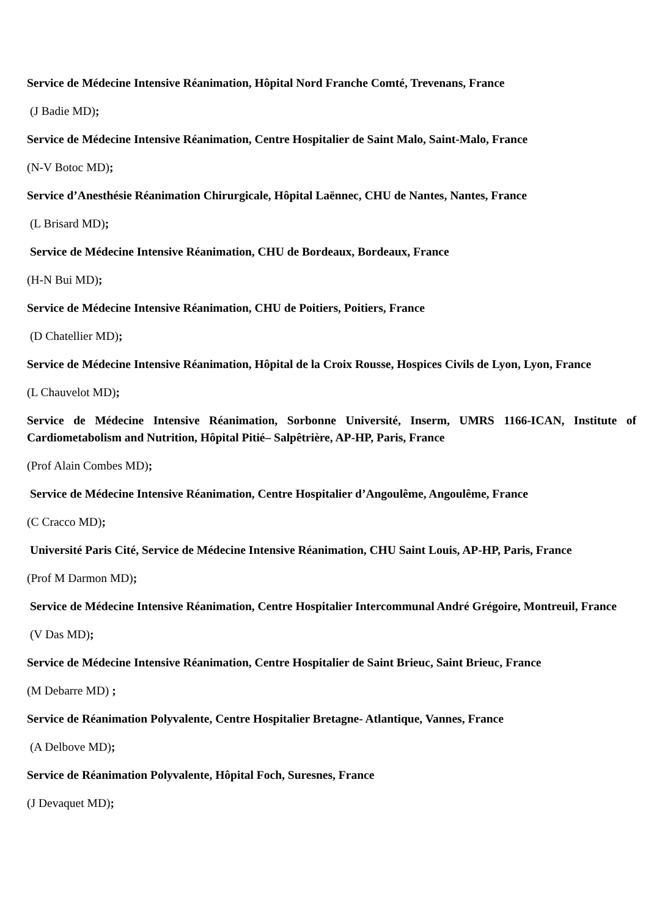Service de Médecine Intensive Réanimation, Hôpital Nord Franche Comté, Trevenans, France
(J Badie MD);
Service de Médecine Intensive Réanimation, Centre Hospitalier de Saint Malo, Saint-Malo, France
(N-V Botoc MD);
Service d’Anesthésie Réanimation Chirurgicale, Hôpital Laënnec, CHU de Nantes, Nantes, France
(L Brisard MD);
Service de Médecine Intensive Réanimation, CHU de Bordeaux, Bordeaux, France
(H-N Bui MD);
Service de Médecine Intensive Réanimation, CHU de Poitiers, Poitiers, France
(D Chatellier MD);
Service de Médecine Intensive Réanimation, Hôpital de la Croix Rousse, Hospices Civils de Lyon, Lyon, France
(L Chauvelot MD);
Service de Médecine Intensive Réanimation, Sorbonne Université, Inserm, UMRS 1166-ICAN, Institute of Cardiometabolism and Nutrition, Hôpital Pitié– Salpêtrière, AP-HP, Paris, France
(Prof Alain Combes MD);
Service de Médecine Intensive Réanimation, Centre Hospitalier d’Angoulême, Angoulême, France
(C Cracco MD);
Université Paris Cité, Service de Médecine Intensive Réanimation, CHU Saint Louis, AP-HP, Paris, France
(Prof M Darmon MD);
Service de Médecine Intensive Réanimation, Centre Hospitalier Intercommunal André Grégoire, Montreuil, France
(V Das MD);
Service de Médecine Intensive Réanimation, Centre Hospitalier de Saint Brieuc, Saint Brieuc, France
(M Debarre MD) ;
Service de Réanimation Polyvalente, Centre Hospitalier Bretagne- Atlantique, Vannes, France
(A Delbove MD);
Service de Réanimation Polyvalente, Hôpital Foch, Suresnes, France
(J Devaquet MD);